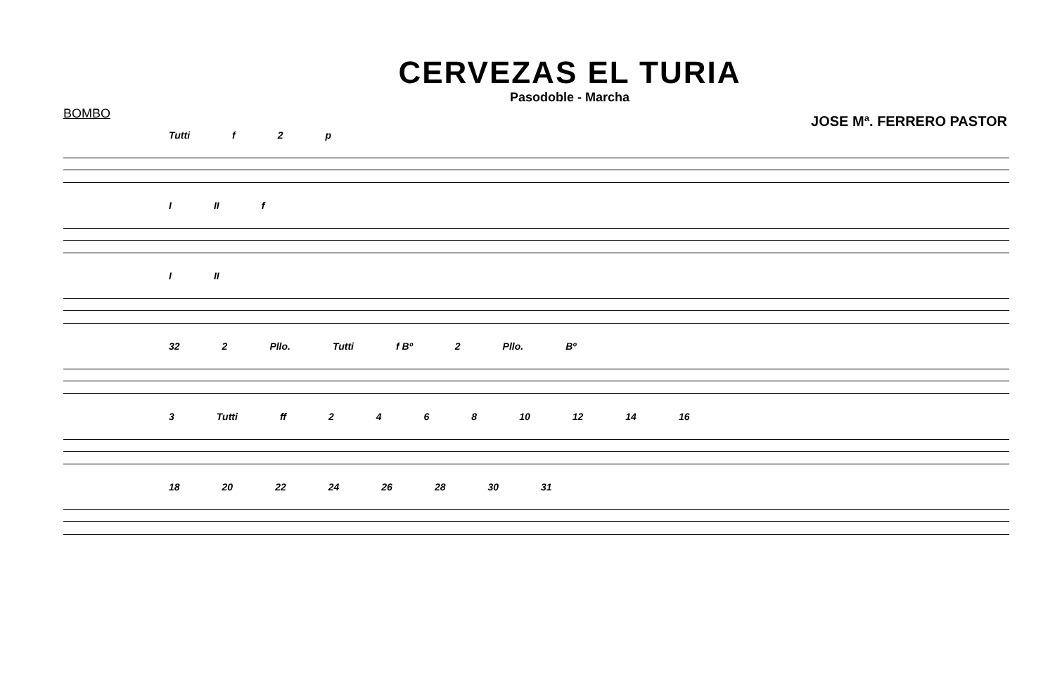CERVEZAS EL TURIA
Pasodoble - Marcha
BOMBO JOSE Mª. FERRERO PASTOR
Tutti f 2 p
I II f
I II
32 2 Pllo. Tutti f Bº 2 Pllo. Bº
3 Tutti ff 2468 10 12 14 16
18 20 22 24 26 28 30 31